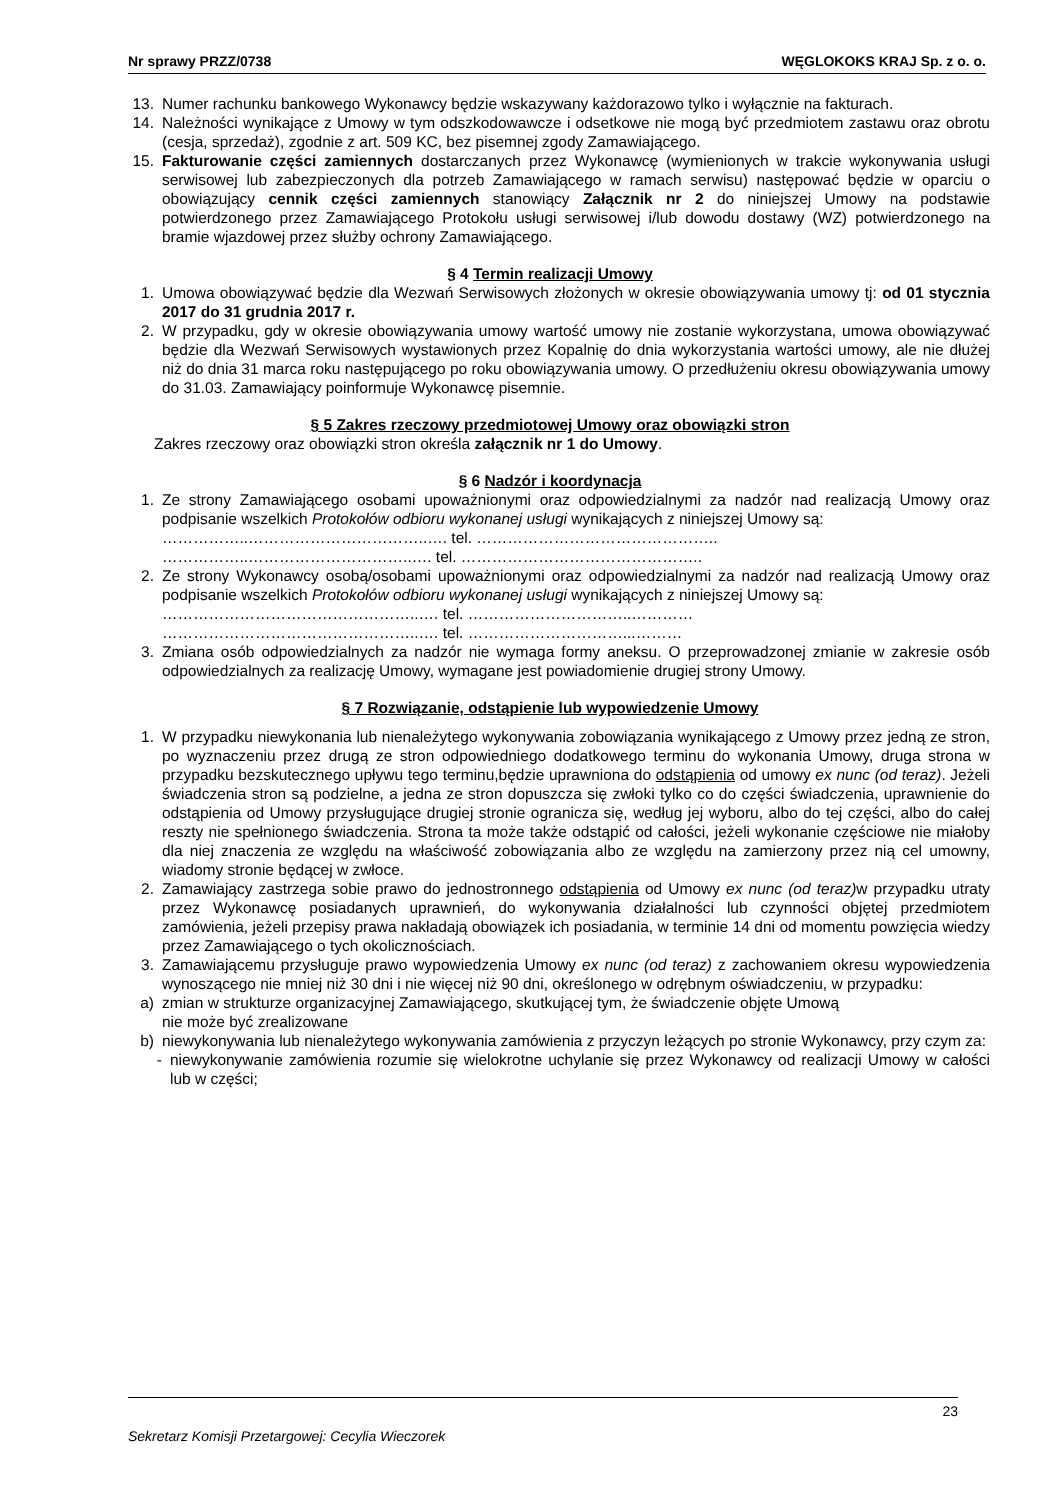Nr sprawy PRZZ/0738 WĘGLOKOKS KRAJ Sp. z o. o.
13. Numer rachunku bankowego Wykonawcy będzie wskazywany każdorazowo tylko i wyłącznie na fakturach.
14. Należności wynikające z Umowy w tym odszkodowawcze i odsetkowe nie mogą być przedmiotem zastawu oraz obrotu (cesja, sprzedaż), zgodnie z art. 509 KC, bez pisemnej zgody Zamawiającego.
15. Fakturowanie części zamiennych dostarczanych przez Wykonawcę (wymienionych w trakcie wykonywania usługi serwisowej lub zabezpieczonych dla potrzeb Zamawiającego w ramach serwisu) następować będzie w oparciu o obowiązujący cennik części zamiennych stanowiący Załącznik nr 2 do niniejszej Umowy na podstawie potwierdzonego przez Zamawiającego Protokołu usługi serwisowej i/lub dowodu dostawy (WZ) potwierdzonego na bramie wjazdowej przez służby ochrony Zamawiającego.
§ 4 Termin realizacji Umowy
1. Umowa obowiązywać będzie dla Wezwań Serwisowych złożonych w okresie obowiązywania umowy tj: od 01 stycznia 2017 do 31 grudnia 2017 r.
2. W przypadku, gdy w okresie obowiązywania umowy wartość umowy nie zostanie wykorzystana, umowa obowiązywać będzie dla Wezwań Serwisowych wystawionych przez Kopalnię do dnia wykorzystania wartości umowy, ale nie dłużej niż do dnia 31 marca roku następującego po roku obowiązywania umowy. O przedłużeniu okresu obowiązywania umowy do 31.03. Zamawiający poinformuje Wykonawcę pisemnie.
§ 5 Zakres rzeczowy przedmiotowej Umowy oraz obowiązki stron
Zakres rzeczowy oraz obowiązki stron określa załącznik nr 1 do Umowy.
§ 6 Nadzór i koordynacja
1. Ze strony Zamawiającego osobami upoważnionymi oraz odpowiedzialnymi za nadzór nad realizacją Umowy oraz podpisanie wszelkich Protokołów odbioru wykonanej usługi wynikających z niniejszej Umowy są:
……………..……………………………..…. tel. ………………………………………..
……………..…………………………..…. tel. ………………………………………..
2. Ze strony Wykonawcy osobą/osobami upoważnionymi oraz odpowiedzialnymi za nadzór nad realizacją Umowy oraz podpisanie wszelkich Protokołów odbioru wykonanej usługi wynikających z niniejszej Umowy są:
…………………………………………..…. tel. …………………………..…………
…………………………………………..…. tel. …………………………...………
3. Zmiana osób odpowiedzialnych za nadzór nie wymaga formy aneksu. O przeprowadzonej zmianie w zakresie osób odpowiedzialnych za realizację Umowy, wymagane jest powiadomienie drugiej strony Umowy.
§ 7 Rozwiązanie, odstąpienie lub wypowiedzenie Umowy
1. W przypadku niewykonania lub nienależytego wykonywania zobowiązania wynikającego z Umowy przez jedną ze stron, po wyznaczeniu przez drugą ze stron odpowiedniego dodatkowego terminu do wykonania Umowy, druga strona w przypadku bezskutecznego upływu tego terminu,będzie uprawniona do odstąpienia od umowy ex nunc (od teraz). Jeżeli świadczenia stron są podzielne, a jedna ze stron dopuszcza się zwłoki tylko co do części świadczenia, uprawnienie do odstąpienia od Umowy przysługujące drugiej stronie ogranicza się, według jej wyboru, albo do tej części, albo do całej reszty nie spełnionego świadczenia. Strona ta może także odstąpić od całości, jeżeli wykonanie częściowe nie miałoby dla niej znaczenia ze względu na właściwość zobowiązania albo ze względu na zamierzony przez nią cel umowny, wiadomy stronie będącej w zwłoce.
2. Zamawiający zastrzega sobie prawo do jednostronnego odstąpienia od Umowy ex nunc (od teraz) w przypadku utraty przez Wykonawcę posiadanych uprawnień, do wykonywania działalności lub czynności objętej przedmiotem zamówienia, jeżeli przepisy prawa nakładają obowiązek ich posiadania, w terminie 14 dni od momentu powzięcia wiedzy przez Zamawiającego o tych okolicznościach.
3. Zamawiającemu przysługuje prawo wypowiedzenia Umowy ex nunc (od teraz) z zachowaniem okresu wypowiedzenia wynoszącego nie mniej niż 30 dni i nie więcej niż 90 dni, określonego w odrębnym oświadczeniu, w przypadku:
a) zmian w strukturze organizacyjnej Zamawiającego, skutkującej tym, że świadczenie objęte Umową
nie może być zrealizowane
b) niewykonywania lub nienależytego wykonywania zamówienia z przyczyn leżących po stronie Wykonawcy, przy czym za:
- niewykonywanie zamówienia rozumie się wielokrotne uchylanie się przez Wykonawcy od realizacji Umowy w całości lub w części;
23
Sekretarz Komisji Przetargowej: Cecylia Wieczorek